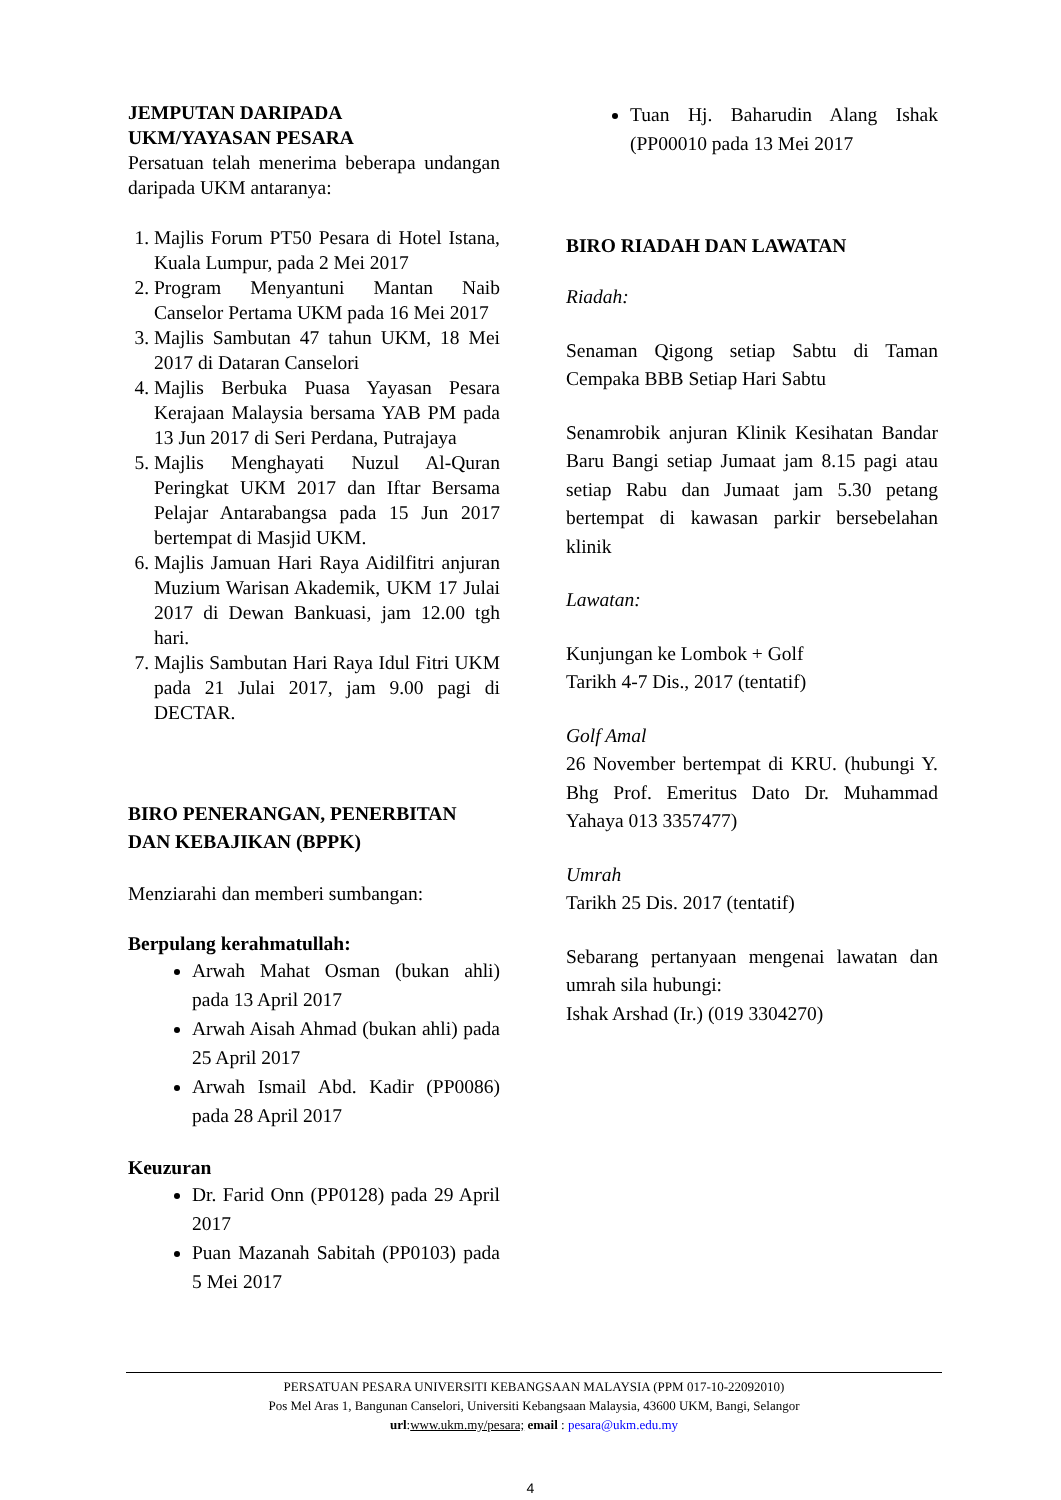JEMPUTAN DARIPADA
UKM/YAYASAN PESARA
Persatuan telah menerima beberapa undangan daripada UKM antaranya:
1. Majlis Forum PT50 Pesara di Hotel Istana, Kuala Lumpur, pada 2 Mei 2017
2. Program Menyantuni Mantan Naib Canselor Pertama UKM pada 16 Mei 2017
3. Majlis Sambutan 47 tahun UKM, 18 Mei 2017 di Dataran Canselori
4. Majlis Berbuka Puasa Yayasan Pesara Kerajaan Malaysia bersama YAB PM pada 13 Jun 2017 di Seri Perdana, Putrajaya
5. Majlis Menghayati Nuzul Al-Quran Peringkat UKM 2017 dan Iftar Bersama Pelajar Antarabangsa pada 15 Jun 2017 bertempat di Masjid UKM.
6. Majlis Jamuan Hari Raya Aidilfitri anjuran Muzium Warisan Akademik, UKM 17 Julai 2017 di Dewan Bankuasi, jam 12.00 tgh hari.
7. Majlis Sambutan Hari Raya Idul Fitri UKM pada 21 Julai 2017, jam 9.00 pagi di DECTAR.
BIRO PENERANGAN, PENERBITAN DAN KEBAJIKAN (BPPK)
Menziarahi dan memberi sumbangan:
Berpulang kerahmatullah:
Arwah Mahat Osman (bukan ahli) pada 13 April 2017
Arwah Aisah Ahmad (bukan ahli) pada 25 April 2017
Arwah Ismail Abd. Kadir (PP0086) pada 28 April 2017
Keuzuran
Dr. Farid Onn (PP0128) pada 29 April 2017
Puan Mazanah Sabitah (PP0103) pada 5 Mei 2017
Tuan Hj. Baharudin Alang Ishak (PP00010 pada 13 Mei 2017
BIRO RIADAH DAN LAWATAN
Riadah:
Senaman Qigong setiap Sabtu di Taman Cempaka BBB Setiap Hari Sabtu
Senamrobik anjuran Klinik Kesihatan Bandar Baru Bangi setiap Jumaat jam 8.15 pagi atau setiap Rabu dan Jumaat jam 5.30 petang bertempat di kawasan parkir bersebelahan klinik
Lawatan:
Kunjungan ke Lombok + Golf
Tarikh 4-7 Dis., 2017 (tentatif)
Golf Amal
26 November bertempat di KRU. (hubungi Y. Bhg Prof. Emeritus Dato Dr. Muhammad Yahaya 013 3357477)
Umrah
Tarikh 25 Dis. 2017 (tentatif)
Sebarang pertanyaan mengenai lawatan dan umrah sila hubungi:
Ishak Arshad (Ir.) (019 3304270)
PERSATUAN PESARA UNIVERSITI KEBANGSAAN MALAYSIA (PPM 017-10-22092010)
Pos Mel Aras 1, Bangunan Canselori, Universiti Kebangsaan Malaysia, 43600 UKM, Bangi, Selangor
url:www.ukm.my/pesara; email : pesara@ukm.edu.my
4